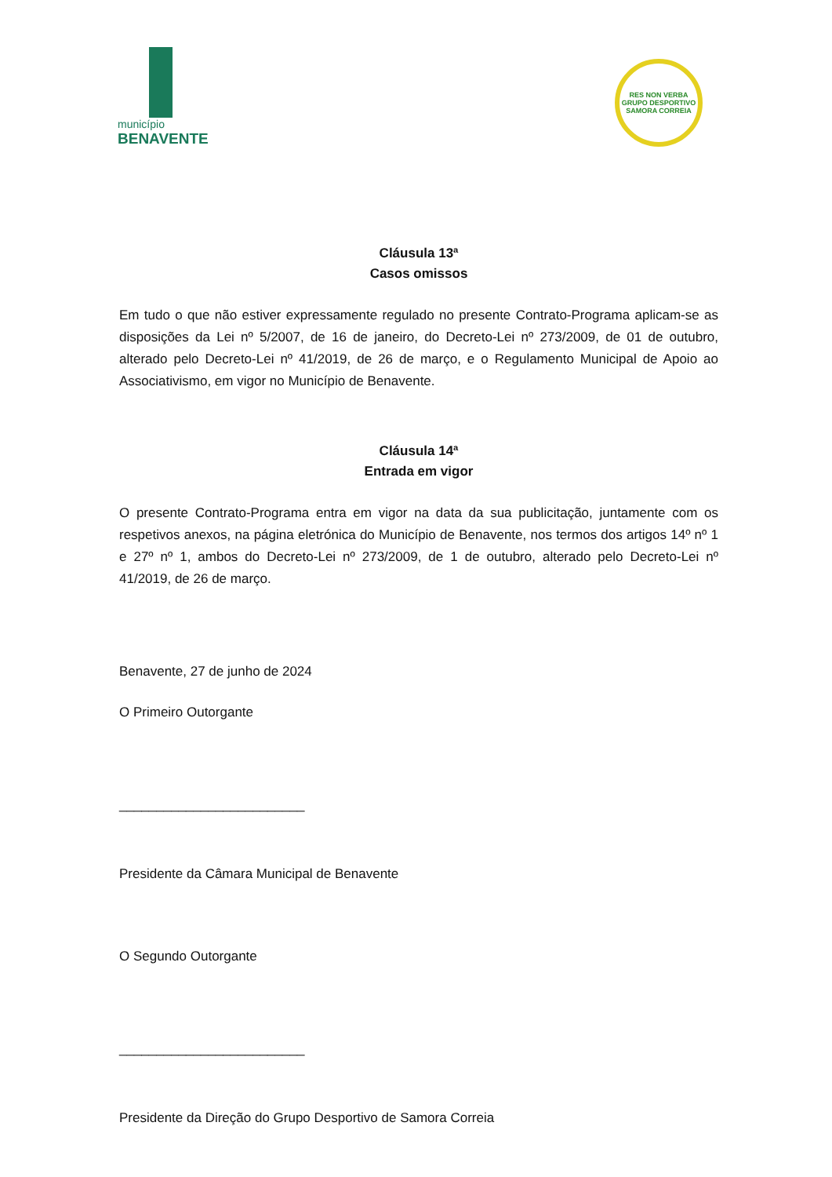município
BENAVENTE
RES NON VERBA
GRUPO DESPORTIVO
SAMORA CORREIA
Cláusula 13ª
Casos omissos
Em tudo o que não estiver expressamente regulado no presente Contrato-Programa aplicam-se as disposições da Lei nº 5/2007, de 16 de janeiro, do Decreto-Lei nº 273/2009, de 01 de outubro, alterado pelo Decreto-Lei nº 41/2019, de 26 de março, e o Regulamento Municipal de Apoio ao Associativismo, em vigor no Município de Benavente.
Cláusula 14ª
Entrada em vigor
O presente Contrato-Programa entra em vigor na data da sua publicitação, juntamente com os respetivos anexos, na página eletrónica do Município de Benavente, nos termos dos artigos 14º nº 1 e 27º nº 1, ambos do Decreto-Lei nº 273/2009, de 1 de outubro, alterado pelo Decreto-Lei nº 41/2019, de 26 de março.
Benavente, 27 de junho de 2024
O Primeiro Outorgante
_________________________
Presidente da Câmara Municipal de Benavente
O Segundo Outorgante
_________________________
Presidente da Direção do Grupo Desportivo de Samora Correia